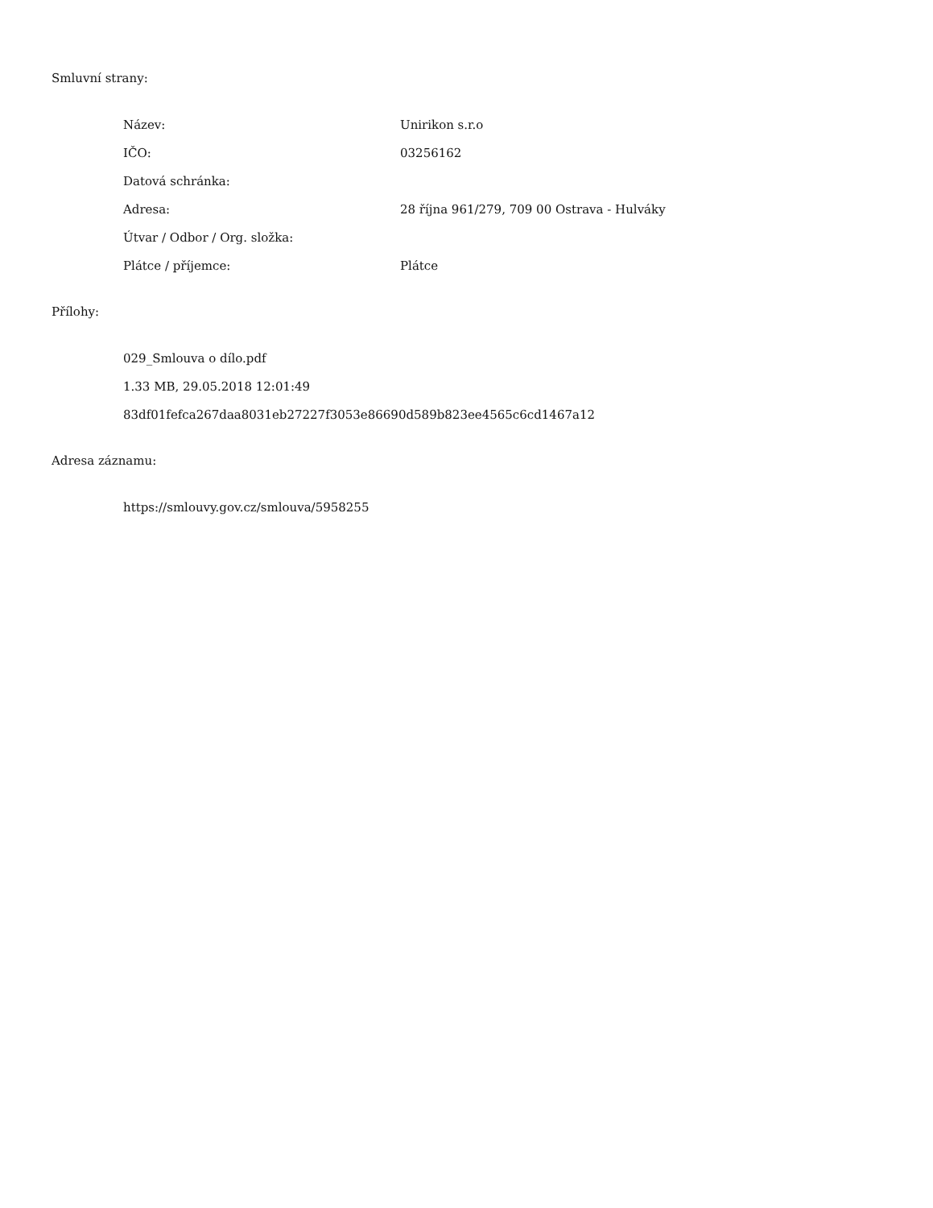Smluvní strany:
| Název: | Unirikon s.r.o |
| IČO: | 03256162 |
| Datová schránka: | |
| Adresa: | 28 října 961/279, 709 00 Ostrava - Hulváky |
| Útvar / Odbor / Org. složka: | |
| Plátce / příjemce: | Plátce |
Přílohy:
029_Smlouva o dílo.pdf
1.33 MB, 29.05.2018 12:01:49
83df01fefca267daa8031eb27227f3053e86690d589b823ee4565c6cd1467a12
Adresa záznamu:
https://smlouvy.gov.cz/smlouva/5958255